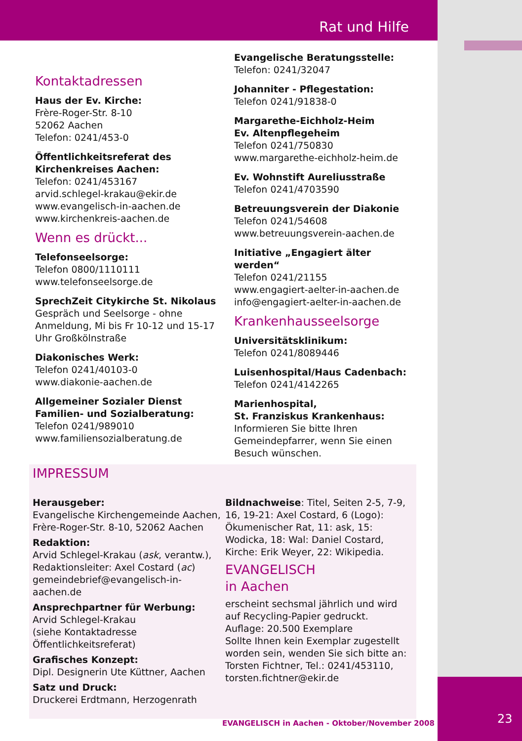Rat und Hilfe
Kontaktadressen
Haus der Ev. Kirche:
Frère-Roger-Str. 8-10
52062 Aachen
Telefon: 0241/453-0
Öffentlichkeitsreferat des Kirchenkreises Aachen:
Telefon: 0241/453167
arvid.schlegel-krakau@ekir.de
www.evangelisch-in-aachen.de
www.kirchenkreis-aachen.de
Wenn es drückt...
Telefonseelsorge:
Telefon 0800/1110111
www.telefonseelsorge.de
SprechZeit Citykirche St. Nikolaus
Gespräch und Seelsorge - ohne Anmeldung, Mi bis Fr 10-12 und 15-17 Uhr Großkölnstraße
Diakonisches Werk:
Telefon 0241/40103-0
www.diakonie-aachen.de
Allgemeiner Sozialer Dienst Familien- und Sozialberatung:
Telefon 0241/989010
www.familiensozialberatung.de
Evangelische Beratungsstelle:
Telefon: 0241/32047
Johanniter - Pflegestation:
Telefon 0241/91838-0
Margarethe-Eichholz-Heim
Ev. Altenpflegeheim
Telefon 0241/750830
www.margarethe-eichholz-heim.de
Ev. Wohnstift Aureliusstraße
Telefon 0241/4703590
Betreuungsverein der Diakonie
Telefon 0241/54608
www.betreuungsverein-aachen.de
Initiative „Engagiert älter werden“
Telefon 0241/21155
www.engagiert-aelter-in-aachen.de
info@engagiert-aelter-in-aachen.de
Krankenhausseelsorge
Universitätsklinikum:
Telefon 0241/8089446
Luisenhospital/Haus Cadenbach:
Telefon 0241/4142265
Marienhospital,
St. Franziskus Krankenhaus:
Informieren Sie bitte Ihren Gemeindepfarrer, wenn Sie einen Besuch wünschen.
IMPRESSUM
Herausgeber:
Evangelische Kirchengemeinde Aachen, Frère-Roger-Str. 8-10, 52062 Aachen
Redaktion:
Arvid Schlegel-Krakau (ask, verantw.), Redaktionsleiter: Axel Costard (ac)
gemeindebrief@evangelisch-in-aachen.de
Ansprechpartner für Werbung:
Arvid Schlegel-Krakau
(siehe Kontaktadresse Öffentlichkeitsreferat)
Grafisches Konzept:
Dipl. Designerin Ute Küttner, Aachen
Satz und Druck:
Druckerei Erdtmann, Herzogenrath
Bildnachweise: Titel, Seiten 2-5, 7-9, 16, 19-21: Axel Costard, 6 (Logo): Ökumenischer Rat, 11: ask, 15: Wodicka, 18: Wal: Daniel Costard, Kirche: Erik Weyer, 22: Wikipedia.
EVANGELISCH
in Aachen
erscheint sechsmal jährlich und wird auf Recycling-Papier gedruckt.
Auflage: 20.500 Exemplare
Sollte Ihnen kein Exemplar zugestellt worden sein, wenden Sie sich bitte an: Torsten Fichtner, Tel.: 0241/453110, torsten.fichtner@ekir.de
EVANGELISCH in Aachen - Oktober/November 2008
23